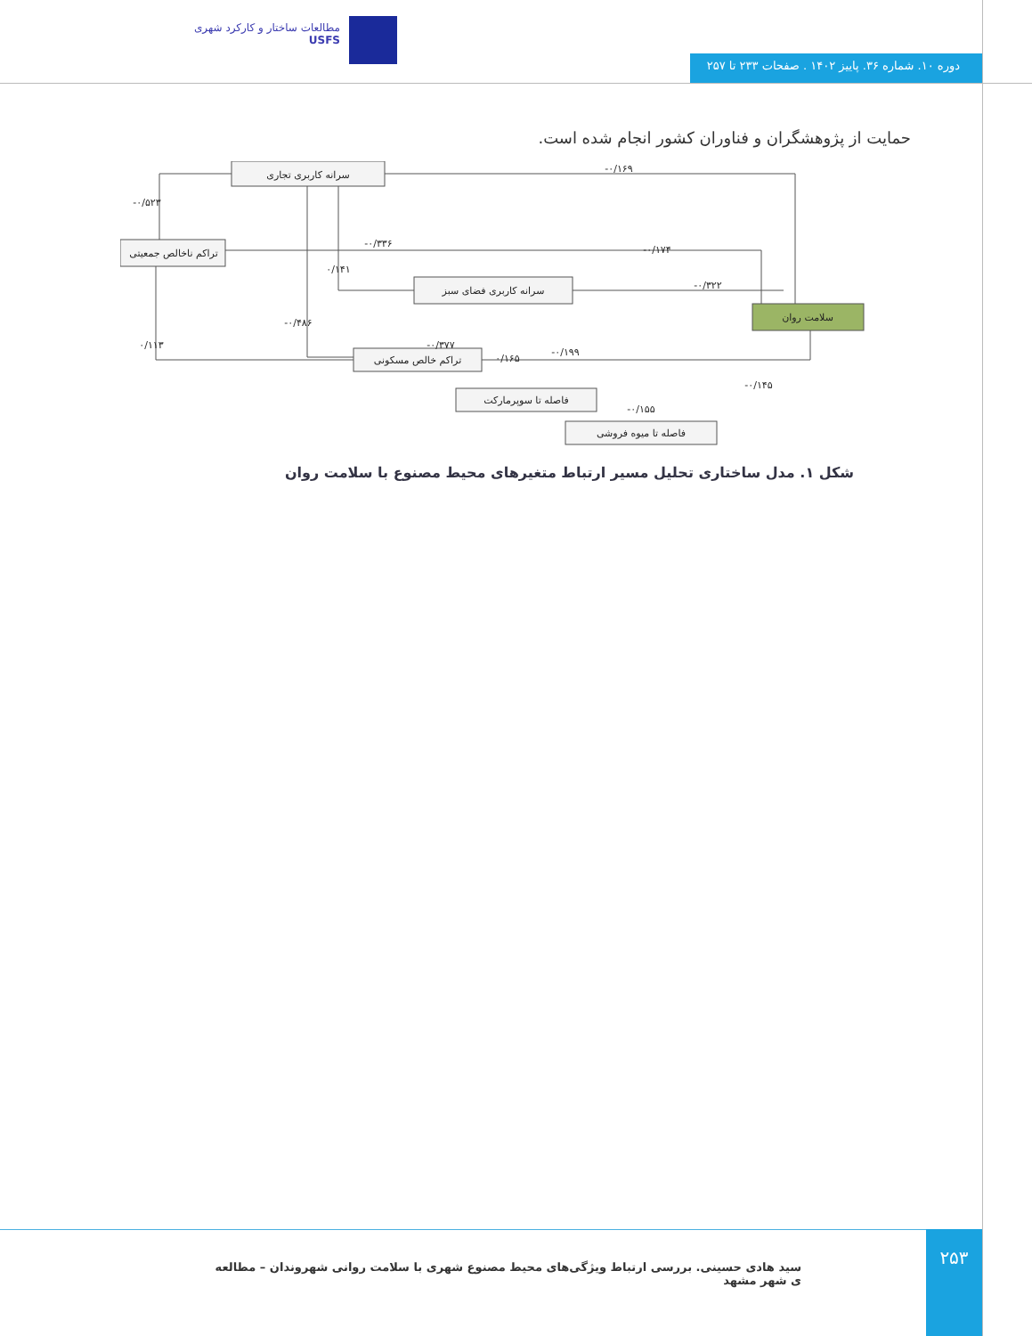مطالعات ساختار و کارکرد شهری
USFS
دوره ۱۰. شماره ۳۶. پاییز ۱۴۰۲ . صفحات ۲۳۳ تا ۲۵۷
حمایت از پژوهشگران و فناوران کشور انجام شده است.
سرانه کاربری تجاری
تراکم ناخالص جمعیتی
سرانه کاربری فضای سبز
تراکم خالص مسکونی
فاصله تا سوپرمارکت
فاصله تا میوه فروشی
سلامت روان
۰/۱۶۹-
۰/۵۲۳-
۰/۳۳۶-
۰/۱۷۴-
۰/۱۴۱
۰/۳۲۲-
۰/۴۸۶-
۰/۱۱۳
۰/۳۷۷-
۰/۱۶۵
۰/۱۹۹-
۰/۱۴۵-
۰/۱۵۵-
شکل ۱. مدل ساختاری تحلیل مسیر ارتباط متغیرهای محیط مصنوع با سلامت روان
سید هادی حسینی. بررسی ارتباط ویژگی‌های محیط مصنوع شهری با سلامت روانی شهروندان – مطالعه ی شهر مشهد
۲۵۳